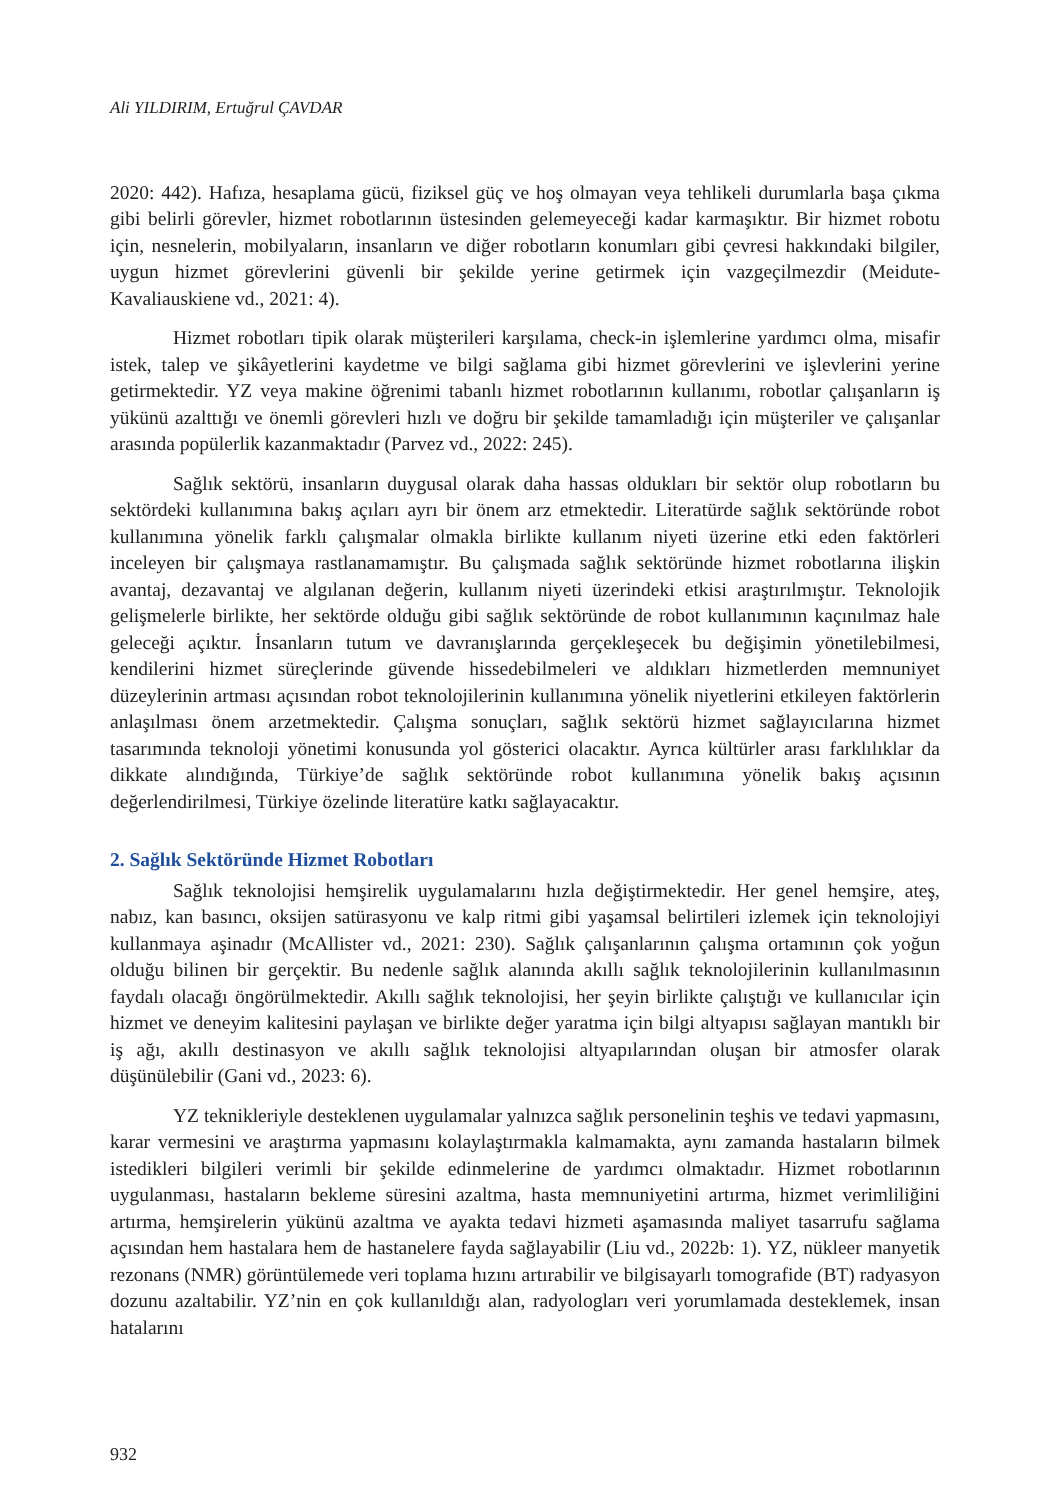Ali YILDIRIM, Ertuğrul ÇAVDAR
2020: 442). Hafıza, hesaplama gücü, fiziksel güç ve hoş olmayan veya tehlikeli durumlarla başa çıkma gibi belirli görevler, hizmet robotlarının üstesinden gelemeyeceği kadar karmaşıktır. Bir hizmet robotu için, nesnelerin, mobilyaların, insanların ve diğer robotların konumları gibi çevresi hakkındaki bilgiler, uygun hizmet görevlerini güvenli bir şekilde yerine getirmek için vazgeçilmezdir (Meidute-Kavaliauskiene vd., 2021: 4).
Hizmet robotları tipik olarak müşterileri karşılama, check-in işlemlerine yardımcı olma, misafir istek, talep ve şikâyetlerini kaydetme ve bilgi sağlama gibi hizmet görevlerini ve işlevlerini yerine getirmektedir. YZ veya makine öğrenimi tabanlı hizmet robotlarının kullanımı, robotlar çalışanların iş yükünü azalttığı ve önemli görevleri hızlı ve doğru bir şekilde tamamladığı için müşteriler ve çalışanlar arasında popülerlik kazanmaktadır (Parvez vd., 2022: 245).
Sağlık sektörü, insanların duygusal olarak daha hassas oldukları bir sektör olup robotların bu sektördeki kullanımına bakış açıları ayrı bir önem arz etmektedir. Literatürde sağlık sektöründe robot kullanımına yönelik farklı çalışmalar olmakla birlikte kullanım niyeti üzerine etki eden faktörleri inceleyen bir çalışmaya rastlanamamıştır. Bu çalışmada sağlık sektöründe hizmet robotlarına ilişkin avantaj, dezavantaj ve algılanan değerin, kullanım niyeti üzerindeki etkisi araştırılmıştır. Teknolojik gelişmelerle birlikte, her sektörde olduğu gibi sağlık sektöründe de robot kullanımının kaçınılmaz hale geleceği açıktır. İnsanların tutum ve davranışlarında gerçekleşecek bu değişimin yönetilebilmesi, kendilerini hizmet süreçlerinde güvende hissedebilmeleri ve aldıkları hizmetlerden memnuniyet düzeylerinin artması açısından robot teknolojilerinin kullanımına yönelik niyetlerini etkileyen faktörlerin anlaşılması önem arzetmektedir. Çalışma sonuçları, sağlık sektörü hizmet sağlayıcılarına hizmet tasarımında teknoloji yönetimi konusunda yol gösterici olacaktır. Ayrıca kültürler arası farklılıklar da dikkate alındığında, Türkiye’de sağlık sektöründe robot kullanımına yönelik bakış açısının değerlendirilmesi, Türkiye özelinde literatüre katkı sağlayacaktır.
2. Sağlık Sektöründe Hizmet Robotları
Sağlık teknolojisi hemşirelik uygulamalarını hızla değiştirmektedir. Her genel hemşire, ateş, nabız, kan basıncı, oksijen satürasyonu ve kalp ritmi gibi yaşamsal belirtileri izlemek için teknolojiyi kullanmaya aşinadır (McAllister vd., 2021: 230). Sağlık çalışanlarının çalışma ortamının çok yoğun olduğu bilinen bir gerçektir. Bu nedenle sağlık alanında akıllı sağlık teknolojilerinin kullanılmasının faydalı olacağı öngörülmektedir. Akıllı sağlık teknolojisi, her şeyin birlikte çalıştığı ve kullanıcılar için hizmet ve deneyim kalitesini paylaşan ve birlikte değer yaratma için bilgi altyapısı sağlayan mantıklı bir iş ağı, akıllı destinasyon ve akıllı sağlık teknolojisi altyapılarından oluşan bir atmosfer olarak düşünülebilir (Gani vd., 2023: 6).
YZ teknikleriyle desteklenen uygulamalar yalnızca sağlık personelinin teşhis ve tedavi yapmasını, karar vermesini ve araştırma yapmasını kolaylaştırmakla kalmamakta, aynı zamanda hastaların bilmek istedikleri bilgileri verimli bir şekilde edinmelerine de yardımcı olmaktadır. Hizmet robotlarının uygulanması, hastaların bekleme süresini azaltma, hasta memnuniyetini artırma, hizmet verimliliğini artırma, hemşirelerin yükünü azaltma ve ayakta tedavi hizmeti aşamasında maliyet tasarrufu sağlama açısından hem hastalara hem de hastanelere fayda sağlayabilir (Liu vd., 2022b: 1). YZ, nükleer manyetik rezonans (NMR) görüntülemede veri toplama hızını artırabilir ve bilgisayarlı tomografide (BT) radyasyon dozunu azaltabilir. YZ’nin en çok kullanıldığı alan, radyologları veri yorumlamada desteklemek, insan hatalarını
932